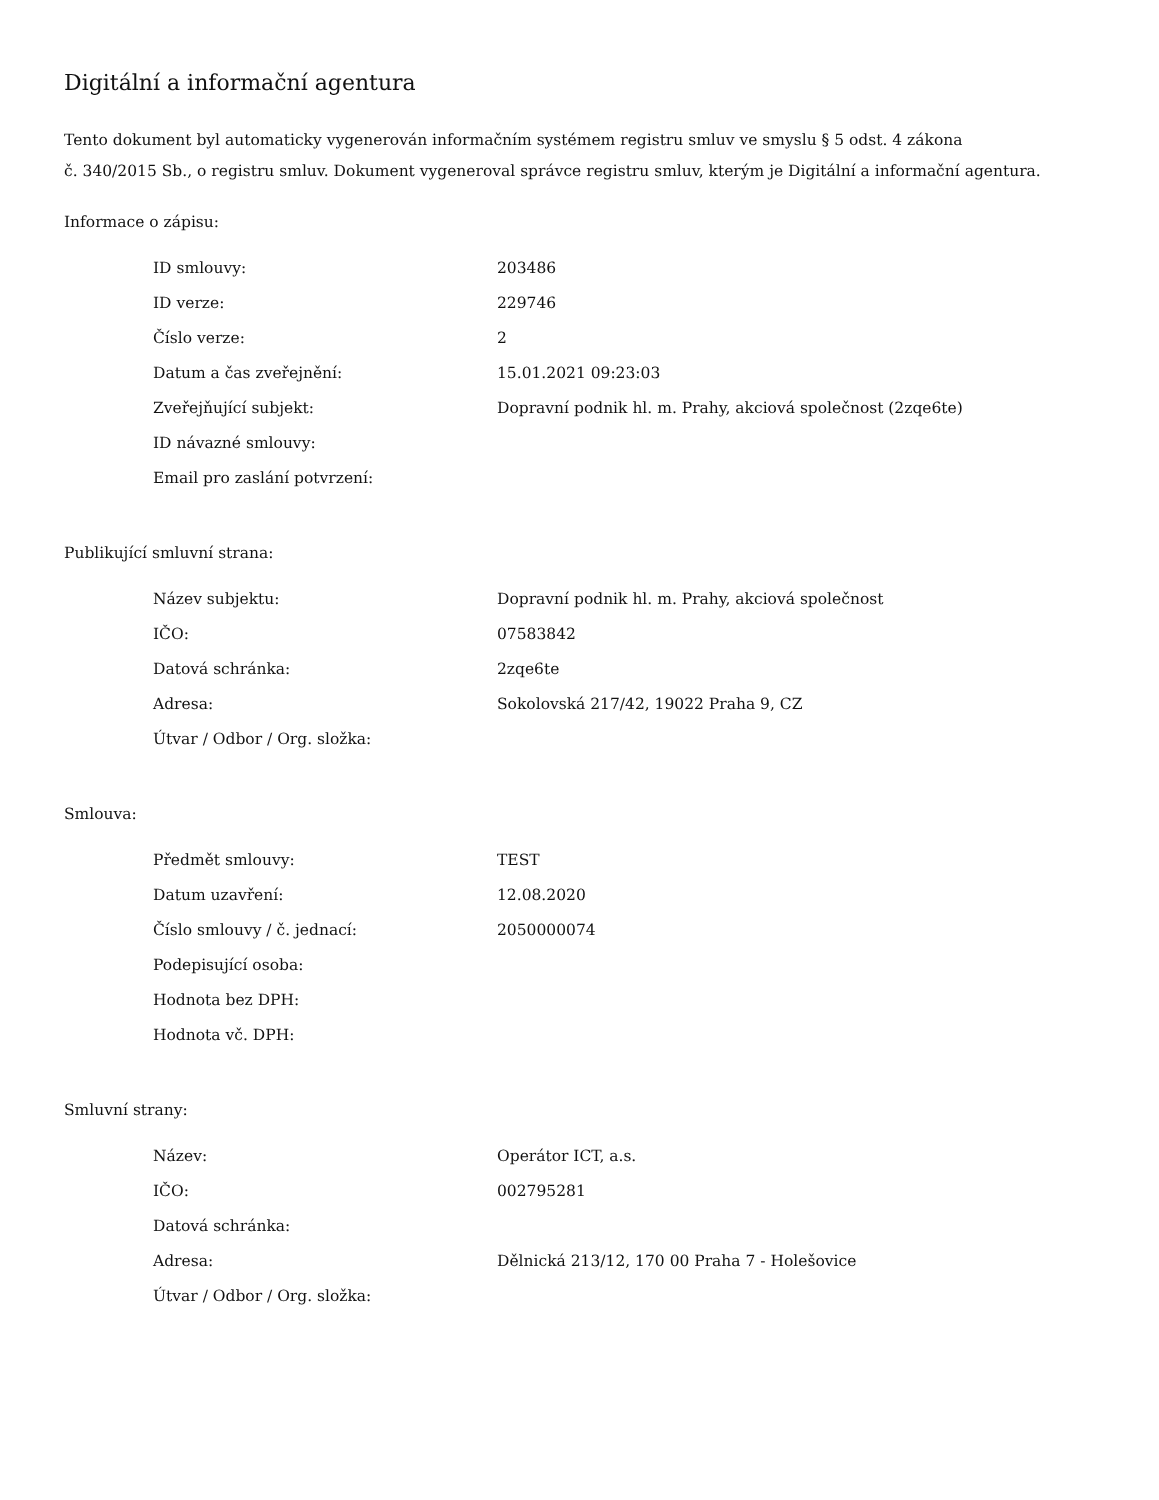Digitální a informační agentura
Tento dokument byl automaticky vygenerován informačním systémem registru smluv ve smyslu § 5 odst. 4 zákona
č. 340/2015 Sb., o registru smluv. Dokument vygeneroval správce registru smluv, kterým je Digitální a informační agentura.
Informace o zápisu:
| ID smlouvy: | 203486 |
| ID verze: | 229746 |
| Číslo verze: | 2 |
| Datum a čas zveřejnění: | 15.01.2021 09:23:03 |
| Zveřejňující subjekt: | Dopravní podnik hl. m. Prahy, akciová společnost (2zqe6te) |
| ID návazné smlouvy: | |
| Email pro zaslání potvrzení: | |
Publikující smluvní strana:
| Název subjektu: | Dopravní podnik hl. m. Prahy, akciová společnost |
| IČO: | 07583842 |
| Datová schránka: | 2zqe6te |
| Adresa: | Sokolovská 217/42, 19022 Praha 9, CZ |
| Útvar / Odbor / Org. složka: | |
Smlouva:
| Předmět smlouvy: | TEST |
| Datum uzavření: | 12.08.2020 |
| Číslo smlouvy / č. jednací: | 2050000074 |
| Podepisující osoba: | |
| Hodnota bez DPH: | |
| Hodnota vč. DPH: | |
Smluvní strany:
| Název: | Operátor ICT, a.s. |
| IČO: | 002795281 |
| Datová schránka: | |
| Adresa: | Dělnická 213/12, 170 00 Praha 7 - Holešovice |
| Útvar / Odbor / Org. složka: | |